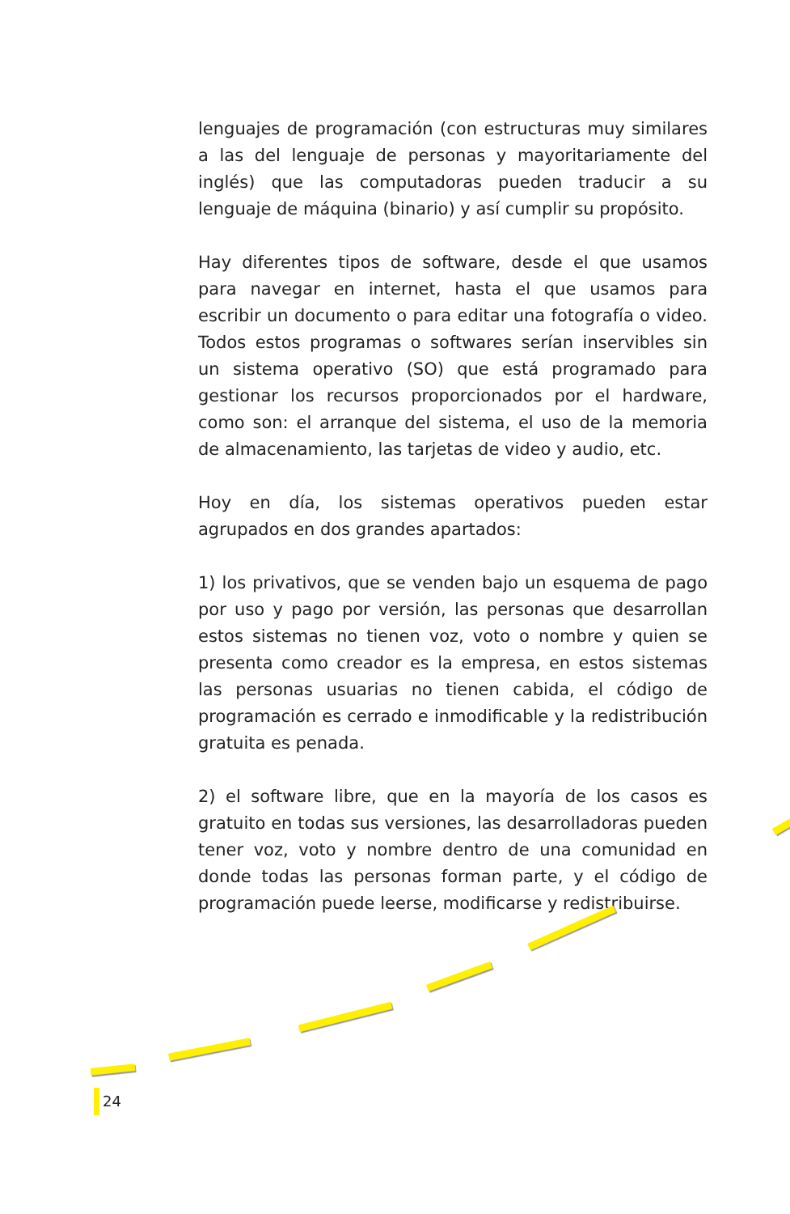lenguajes de programación (con estructuras muy similares a las del lenguaje de personas y mayoritariamente del inglés) que las computadoras pueden traducir a su lenguaje de máquina (binario) y así cumplir su propósito.
Hay diferentes tipos de software, desde el que usamos para navegar en internet, hasta el que usamos para escribir un documento o para editar una fotografía o video. Todos estos programas o softwares serían inservibles sin un sistema operativo (SO) que está programado para gestionar los recursos proporcionados por el hardware, como son: el arranque del sistema, el uso de la memoria de almacenamiento, las tarjetas de video y audio, etc.
Hoy en día, los sistemas operativos pueden estar agrupados en dos grandes apartados:
1) los privativos, que se venden bajo un esquema de pago por uso y pago por versión, las personas que desarrollan estos sistemas no tienen voz, voto o nombre y quien se presenta como creador es la empresa, en estos sistemas las personas usuarias no tienen cabida, el código de programación es cerrado e inmodificable y la redistribución gratuita es penada.
2) el software libre, que en la mayoría de los casos es gratuito en todas sus versiones, las desarrolladoras pueden tener voz, voto y nombre dentro de una comunidad en donde todas las personas forman parte, y el código de programación puede leerse, modificarse y redistribuirse.
24